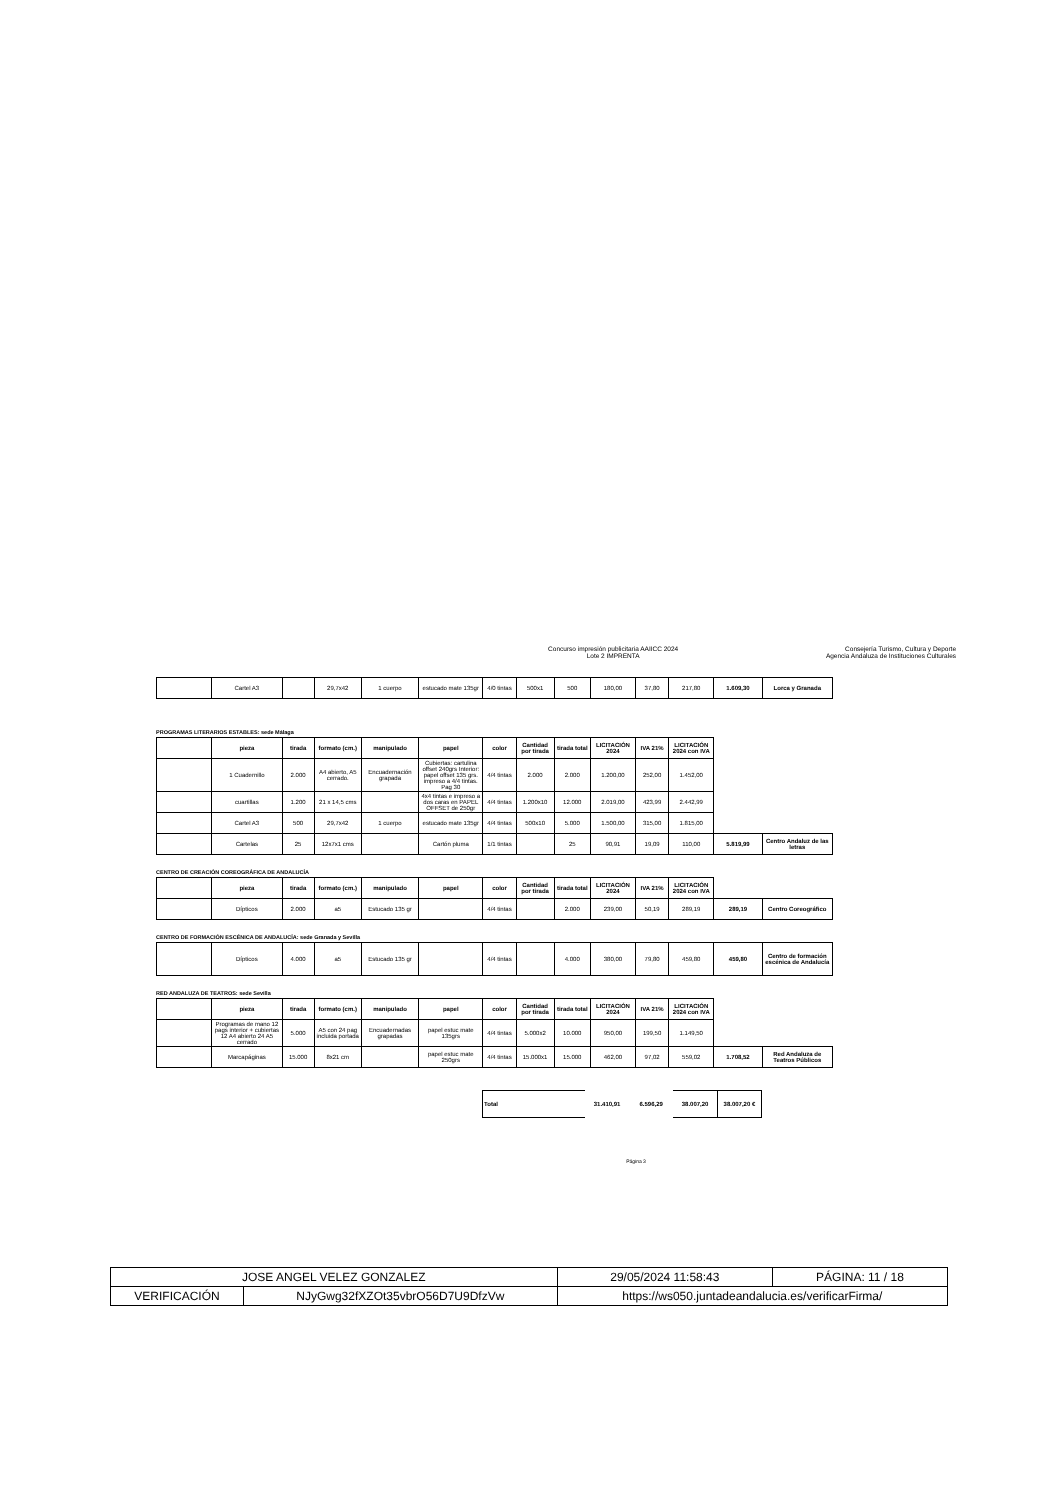Concurso impresión publicitaria AAIICC 2024
Lote 2 IMPRENTA
Consejería Turismo, Cultura y Deporte
Agencia Andaluza de Instituciones Culturales
| | Cartel A3 | | 29,7x42 | 1 cuerpo | estucado mate 135gr | 4/0 tintas | 500x1 | 500 | 180,00 | 37,80 | 217,80 | 1.609,30 | Lorca y Granada |
PROGRAMAS LITERARIOS ESTABLES: sede Málaga
| | pieza | tirada | formato (cm.) | manipulado | papel | color | Cantidad por tirada | tirada total | LICITACIÓN 2024 | IVA 21% | LICITACIÓN 2024 con IVA | | |
| | 1 Cuadernillo | 2.000 | A4 abierto, A5 cerrado. | Encuadernación grapada | Cubiertas: cartulina offset 240grs Interior: papel offset 135 grs. impreso a 4/4 tintas. Pag 30 | 4/4 tintas | 2.000 | 2.000 | 1.200,00 | 252,00 | 1.452,00 | | |
| | cuartillas | 1.200 | 21 x 14,5 cms | | 4x4 tintas e impreso a dos caras en PAPEL OFFSET de 250gr | 4/4 tintas | 1.200x10 | 12.000 | 2.019,00 | 423,99 | 2.442,99 | | |
| | Cartel A3 | 500 | 29,7x42 | 1 cuerpo | estucado mate 135gr | 4/4 tintas | 500x10 | 5.000 | 1.500,00 | 315,00 | 1.815,00 | | |
| | Cartelas | 25 | 12x7x1 cms | | Cartón pluma | 1/1 tintas | | 25 | 90,91 | 19,09 | 110,00 | 5.819,99 | Centro Andaluz de las letras |
CENTRO DE CREACIÓN COREOGRÁFICA DE ANDALUCÍA
| | pieza | tirada | formato (cm.) | manipulado | papel | color | Cantidad por tirada | tirada total | LICITACIÓN 2024 | IVA 21% | LICITACIÓN 2024 con IVA | | |
| | Dípticos | 2.000 | a5 | Estucado 135 gr | | 4/4 tintas | | 2.000 | 239,00 | 50,19 | 289,19 | 289,19 | Centro Coreográfico |
CENTRO DE FORMACIÓN ESCÉNICA DE ANDALUCÍA: sede Granada y Sevilla
| | Dípticos | 4.000 | a5 | Estucado 135 gr | | 4/4 tintas | | 4.000 | 380,00 | 79,80 | 459,80 | 459,80 | Centro de formación escénica de Andalucía |
RED ANDALUZA DE TEATROS: sede Sevilla
| | pieza | tirada | formato (cm.) | manipulado | papel | color | Cantidad por tirada | tirada total | LICITACIÓN 2024 | IVA 21% | LICITACIÓN 2024 con IVA | | |
| | Programas de mano 12 pags interior + cubiertas 12 A4 abierto 24 A5 cerrado | 5.000 | A5 con 24 pag incluida portada | Encuadernadas grapadas | papel estuc mate 135grs | 4/4 tintas | 5.000x2 | 10.000 | 950,00 | 199,50 | 1.149,50 | | |
| | Marcapáginas | 15.000 | 8x21 cm | | papel estuc mate 250grs | 4/4 tintas | 15.000x1 | 15.000 | 462,00 | 97,02 | 559,02 | 1.708,52 | Red Andaluza de Teatros Públicos |
| Total | 31.410,91 | 6.596,29 | 38.007,20 | 38.007,20 € |
Página 3
| JOSE ANGEL VELEZ GONZALEZ | | | 29/05/2024 11:58:43 | PÁGINA: 11 / 18 |
| VERIFICACIÓN | NJyGwg32fXZOt35vbrO56D7U9DfzVw | https://ws050.juntadeandalucia.es/verificarFirma/ | | |